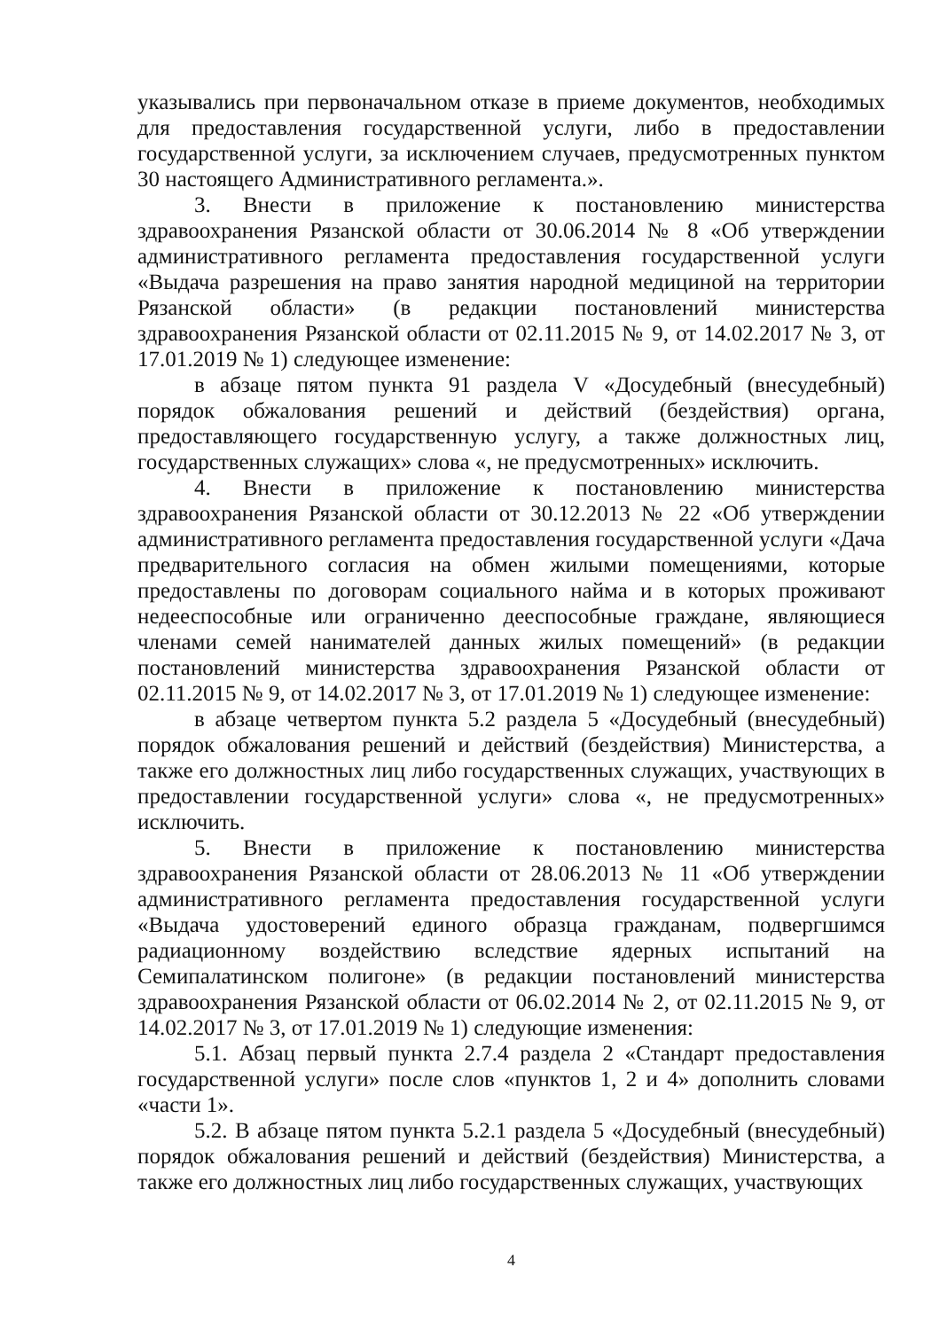указывались при первоначальном отказе в приеме документов, необходимых для предоставления государственной услуги, либо в предоставлении государственной услуги, за исключением случаев, предусмотренных пунктом 30 настоящего Административного регламента.».
3. Внести в приложение к постановлению министерства здравоохранения Рязанской области от 30.06.2014 № 8 «Об утверждении административного регламента предоставления государственной услуги «Выдача разрешения на право занятия народной медициной на территории Рязанской области» (в редакции постановлений министерства здравоохранения Рязанской области от 02.11.2015 № 9, от 14.02.2017 № 3, от 17.01.2019 № 1) следующее изменение:
в абзаце пятом пункта 91 раздела V «Досудебный (внесудебный) порядок обжалования решений и действий (бездействия) органа, предоставляющего государственную услугу, а также должностных лиц, государственных служащих» слова «, не предусмотренных» исключить.
4. Внести в приложение к постановлению министерства здравоохранения Рязанской области от 30.12.2013 № 22 «Об утверждении административного регламента предоставления государственной услуги «Дача предварительного согласия на обмен жилыми помещениями, которые предоставлены по договорам социального найма и в которых проживают недееспособные или ограниченно дееспособные граждане, являющиеся членами семей нанимателей данных жилых помещений» (в редакции постановлений министерства здравоохранения Рязанской области от 02.11.2015 № 9, от 14.02.2017 № 3, от 17.01.2019 № 1) следующее изменение:
в абзаце четвертом пункта 5.2 раздела 5 «Досудебный (внесудебный) порядок обжалования решений и действий (бездействия) Министерства, а также его должностных лиц либо государственных служащих, участвующих в предоставлении государственной услуги» слова «, не предусмотренных» исключить.
5. Внести в приложение к постановлению министерства здравоохранения Рязанской области от 28.06.2013 № 11 «Об утверждении административного регламента предоставления государственной услуги «Выдача удостоверений единого образца гражданам, подвергшимся радиационному воздействию вследствие ядерных испытаний на Семипалатинском полигоне» (в редакции постановлений министерства здравоохранения Рязанской области от 06.02.2014 № 2, от 02.11.2015 № 9, от 14.02.2017 № 3, от 17.01.2019 № 1) следующие изменения:
5.1. Абзац первый пункта 2.7.4 раздела 2 «Стандарт предоставления государственной услуги» после слов «пунктов 1, 2 и 4» дополнить словами «части 1».
5.2. В абзаце пятом пункта 5.2.1 раздела 5 «Досудебный (внесудебный) порядок обжалования решений и действий (бездействия) Министерства, а также его должностных лиц либо государственных служащих, участвующих
4